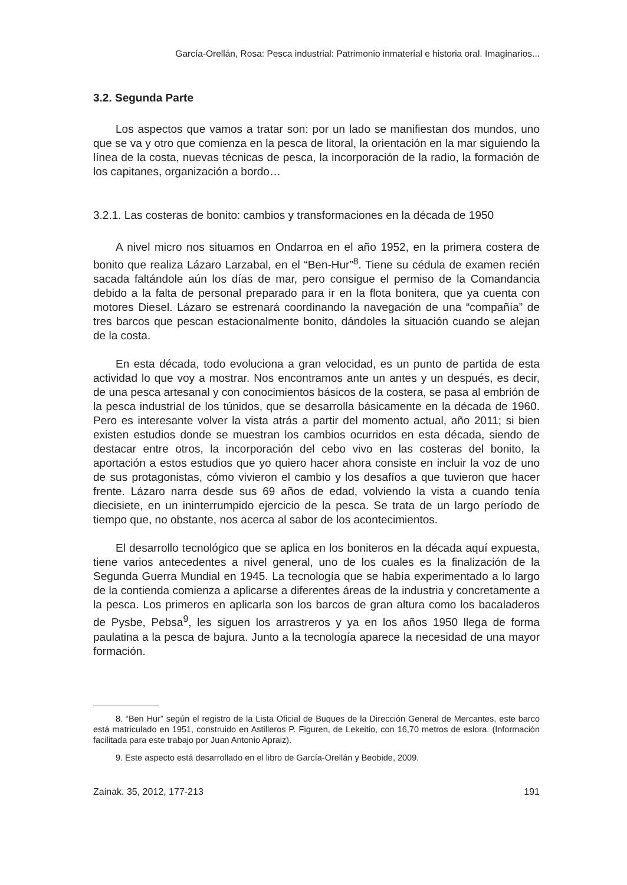García-Orellán, Rosa: Pesca industrial: Patrimonio inmaterial e historia oral. Imaginarios...
3.2. Segunda Parte
Los aspectos que vamos a tratar son: por un lado se manifiestan dos mundos, uno que se va y otro que comienza en la pesca de litoral, la orientación en la mar siguiendo la línea de la costa, nuevas técnicas de pesca, la incorporación de la radio, la formación de los capitanes, organización a bordo…
3.2.1. Las costeras de bonito: cambios y transformaciones en la década de 1950
A nivel micro nos situamos en Ondarroa en el año 1952, en la primera costera de bonito que realiza Lázaro Larzabal, en el “Ben-Hur”<sup>8</sup>. Tiene su cédula de examen recién sacada faltándole aún los días de mar, pero consigue el permiso de la Comandancia debido a la falta de personal preparado para ir en la flota bonitera, que ya cuenta con motores Diesel. Lázaro se estrenará coordinando la navegación de una “compañía” de tres barcos que pescan estacionalmente bonito, dándoles la situación cuando se alejan de la costa.
En esta década, todo evoluciona a gran velocidad, es un punto de partida de esta actividad lo que voy a mostrar. Nos encontramos ante un antes y un después, es decir, de una pesca artesanal y con conocimientos básicos de la costera, se pasa al embrión de la pesca industrial de los túnidos, que se desarrolla básicamente en la década de 1960. Pero es interesante volver la vista atrás a partir del momento actual, año 2011; si bien existen estudios donde se muestran los cambios ocurridos en esta década, siendo de destacar entre otros, la incorporación del cebo vivo en las costeras del bonito, la aportación a estos estudios que yo quiero hacer ahora consiste en incluir la voz de uno de sus protagonistas, cómo vivieron el cambio y los desafíos a que tuvieron que hacer frente. Lázaro narra desde sus 69 años de edad, volviendo la vista a cuando tenía diecisiete, en un ininterrumpido ejercicio de la pesca. Se trata de un largo período de tiempo que, no obstante, nos acerca al sabor de los acontecimientos.
El desarrollo tecnológico que se aplica en los boniteros en la década aquí expuesta, tiene varios antecedentes a nivel general, uno de los cuales es la finalización de la Segunda Guerra Mundial en 1945. La tecnología que se había experimentado a lo largo de la contienda comienza a aplicarse a diferentes áreas de la industria y concretamente a la pesca. Los primeros en aplicarla son los barcos de gran altura como los bacaladeros de Pysbe, Pebsa<sup>9</sup>, les siguen los arrastreros y ya en los años 1950 llega de forma paulatina a la pesca de bajura. Junto a la tecnología aparece la necesidad de una mayor formación.
8. “Ben Hur” según el registro de la Lista Oficial de Buques de la Dirección General de Mercantes, este barco está matriculado en 1951, construido en Astilleros P. Figuren, de Lekeitio, con 16,70 metros de eslora. (Información facilitada para este trabajo por Juan Antonio Apraiz).
9. Este aspecto está desarrollado en el libro de García-Orellán y Beobide, 2009.
Zainak. 35, 2012, 177-213 191